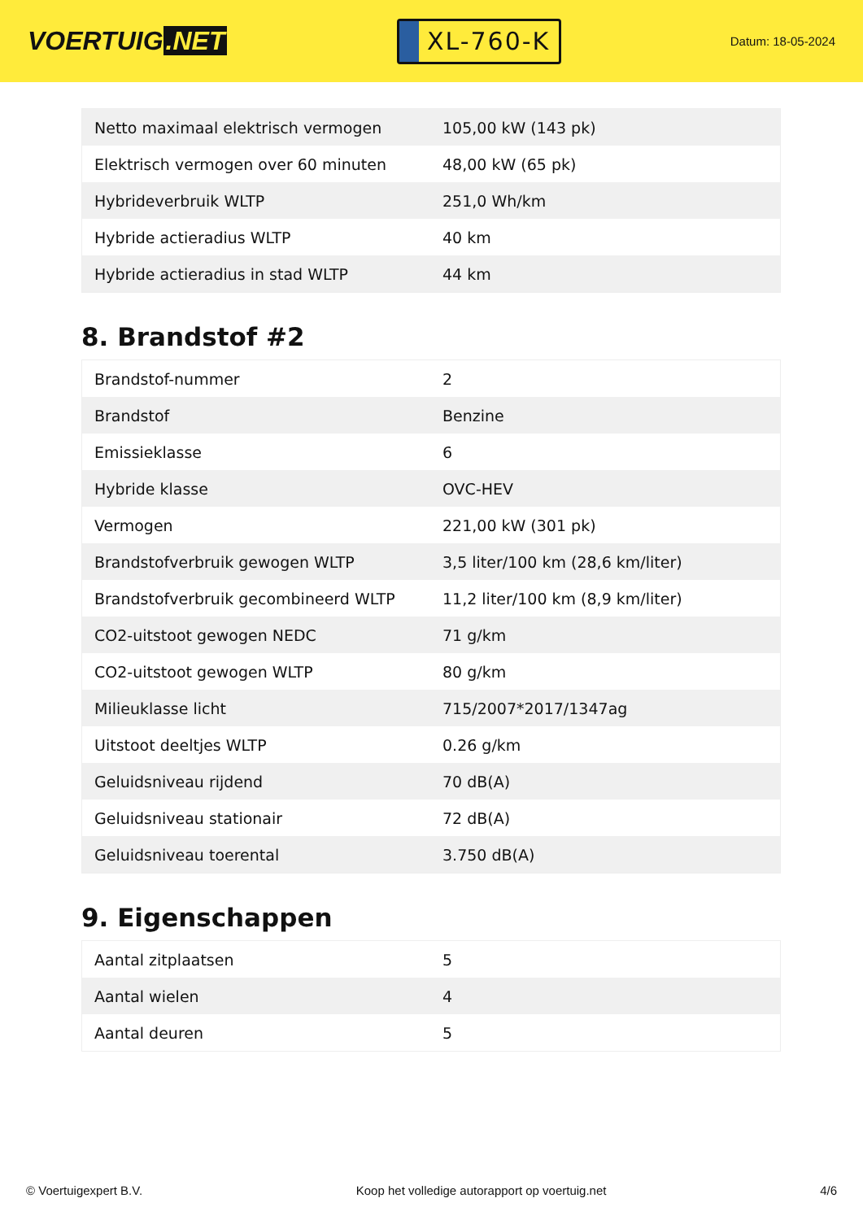VOERTUIG.NET
XL-760-K
Datum: 18-05-2024
| Netto maximaal elektrisch vermogen | 105,00 kW (143 pk) |
| Elektrisch vermogen over 60 minuten | 48,00 kW (65 pk) |
| Hybrideverbruik WLTP | 251,0 Wh/km |
| Hybride actieradius WLTP | 40 km |
| Hybride actieradius in stad WLTP | 44 km |
8. Brandstof #2
| Brandstof-nummer | 2 |
| Brandstof | Benzine |
| Emissieklasse | 6 |
| Hybride klasse | OVC-HEV |
| Vermogen | 221,00 kW (301 pk) |
| Brandstofverbruik gewogen WLTP | 3,5 liter/100 km (28,6 km/liter) |
| Brandstofverbruik gecombineerd WLTP | 11,2 liter/100 km (8,9 km/liter) |
| CO2-uitstoot gewogen NEDC | 71 g/km |
| CO2-uitstoot gewogen WLTP | 80 g/km |
| Milieuklasse licht | 715/2007*2017/1347ag |
| Uitstoot deeltjes WLTP | 0.26 g/km |
| Geluidsniveau rijdend | 70 dB(A) |
| Geluidsniveau stationair | 72 dB(A) |
| Geluidsniveau toerental | 3.750 dB(A) |
9. Eigenschappen
| Aantal zitplaatsen | 5 |
| Aantal wielen | 4 |
| Aantal deuren | 5 |
© Voertuigexpert B.V. Koop het volledige autorapport op voertuig.net 4/6